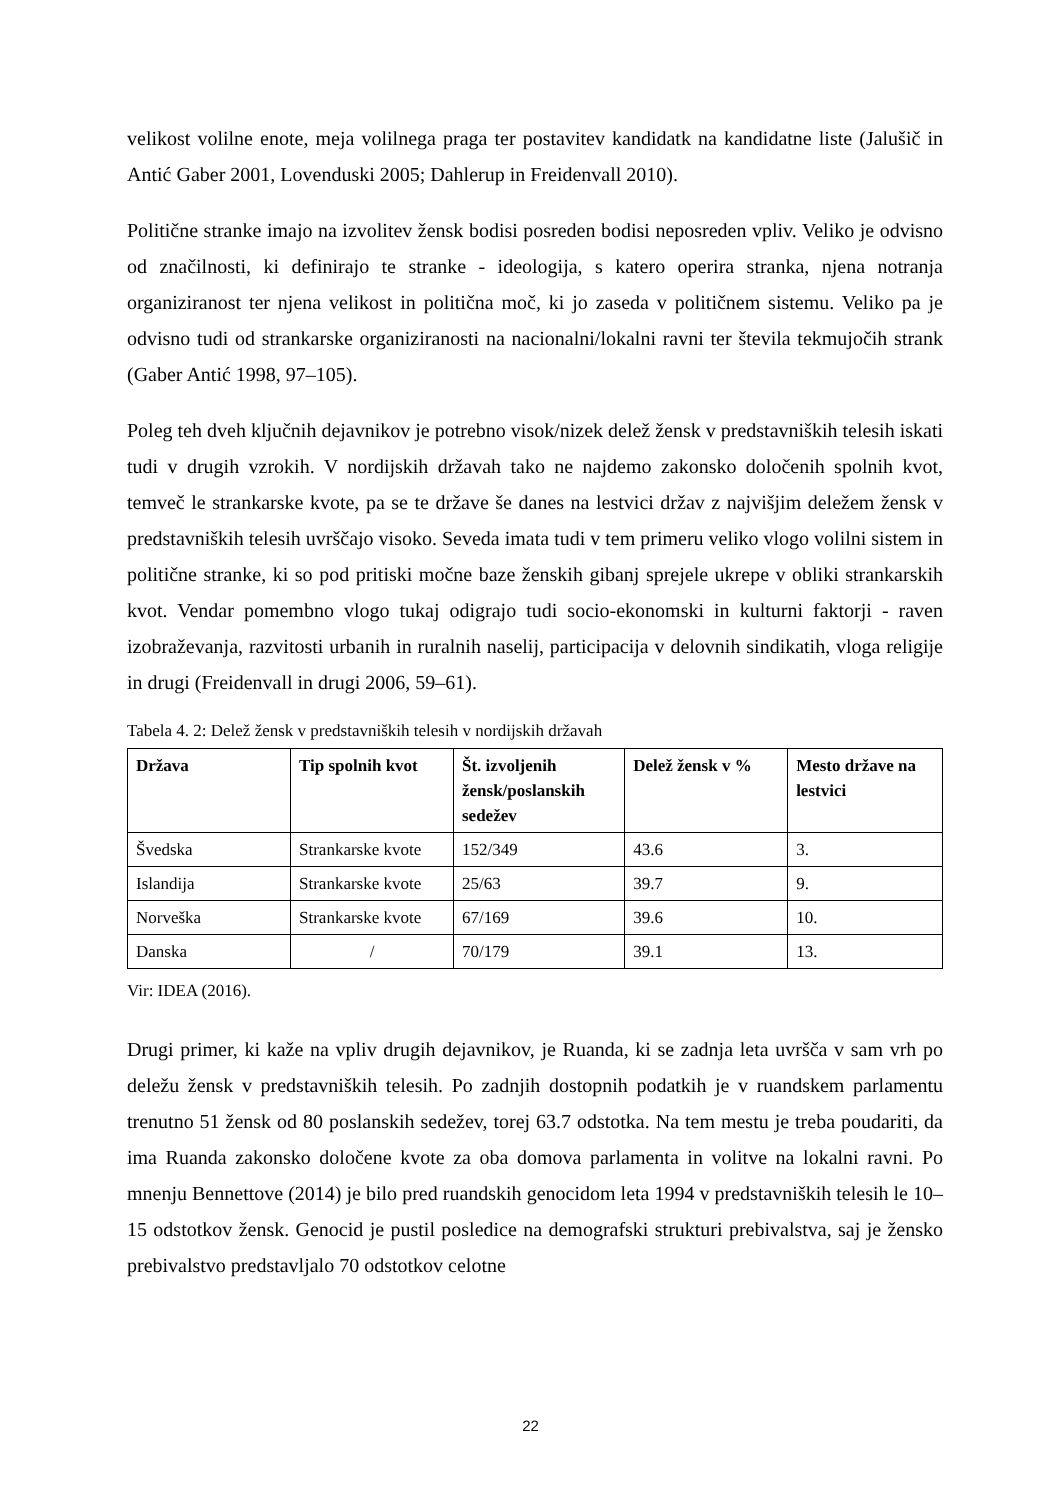velikost volilne enote, meja volilnega praga ter postavitev kandidatk na kandidatne liste (Jalušič in Antić Gaber 2001, Lovenduski 2005; Dahlerup in Freidenvall 2010).
Politične stranke imajo na izvolitev žensk bodisi posreden bodisi neposreden vpliv. Veliko je odvisno od značilnosti, ki definirajo te stranke - ideologija, s katero operira stranka, njena notranja organiziranost ter njena velikost in politična moč, ki jo zaseda v političnem sistemu. Veliko pa je odvisno tudi od strankarske organiziranosti na nacionalni/lokalni ravni ter števila tekmujočih strank (Gaber Antić 1998, 97–105).
Poleg teh dveh ključnih dejavnikov je potrebno visok/nizek delež žensk v predstavniških telesih iskati tudi v drugih vzrokih. V nordijskih državah tako ne najdemo zakonsko določenih spolnih kvot, temveč le strankarske kvote, pa se te države še danes na lestvici držav z najvišjim deležem žensk v predstavniških telesih uvrščajo visoko. Seveda imata tudi v tem primeru veliko vlogo volilni sistem in politične stranke, ki so pod pritiski močne baze ženskih gibanj sprejele ukrepe v obliki strankarskih kvot. Vendar pomembno vlogo tukaj odigrajo tudi socio-ekonomski in kulturni faktorji - raven izobraževanja, razvitosti urbanih in ruralnih naselij, participacija v delovnih sindikatih, vloga religije in drugi (Freidenvall in drugi 2006, 59–61).
Tabela 4. 2: Delež žensk v predstavniških telesih v nordijskih državah
| Država | Tip spolnih kvot | Št. izvoljenih žensk/poslanskih sedežev | Delež žensk v % | Mesto države na lestvici |
| --- | --- | --- | --- | --- |
| Švedska | Strankarske kvote | 152/349 | 43.6 | 3. |
| Islandija | Strankarske kvote | 25/63 | 39.7 | 9. |
| Norveška | Strankarske kvote | 67/169 | 39.6 | 10. |
| Danska | / | 70/179 | 39.1 | 13. |
Vir: IDEA (2016).
Drugi primer, ki kaže na vpliv drugih dejavnikov, je Ruanda, ki se zadnja leta uvršča v sam vrh po deležu žensk v predstavniških telesih. Po zadnjih dostopnih podatkih je v ruandskem parlamentu trenutno 51 žensk od 80 poslanskih sedežev, torej 63.7 odstotka. Na tem mestu je treba poudariti, da ima Ruanda zakonsko določene kvote za oba domova parlamenta in volitve na lokalni ravni. Po mnenju Bennettove (2014) je bilo pred ruandskih genocidom leta 1994 v predstavniških telesih le 10–15 odstotkov žensk. Genocid je pustil posledice na demografski strukturi prebivalstva, saj je žensko prebivalstvo predstavljalo 70 odstotkov celotne
22